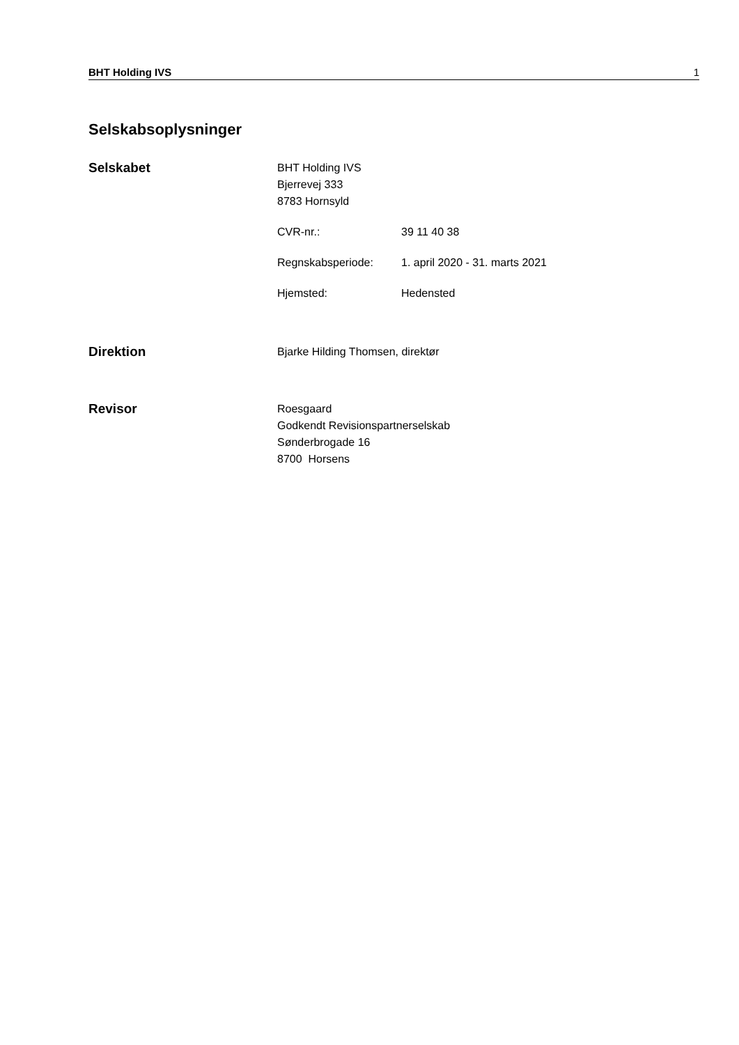BHT Holding IVS 1
Selskabsoplysninger
Selskabet
BHT Holding IVS
Bjerrevej 333
8783 Hornsyld
CVR-nr.: 39 11 40 38
Regnskabsperiode: 1. april 2020 - 31. marts 2021
Hjemsted: Hedensted
Direktion
Bjarke Hilding Thomsen, direktør
Revisor
Roesgaard
Godkendt Revisionspartnerselskab
Sønderbrogade 16
8700 Horsens